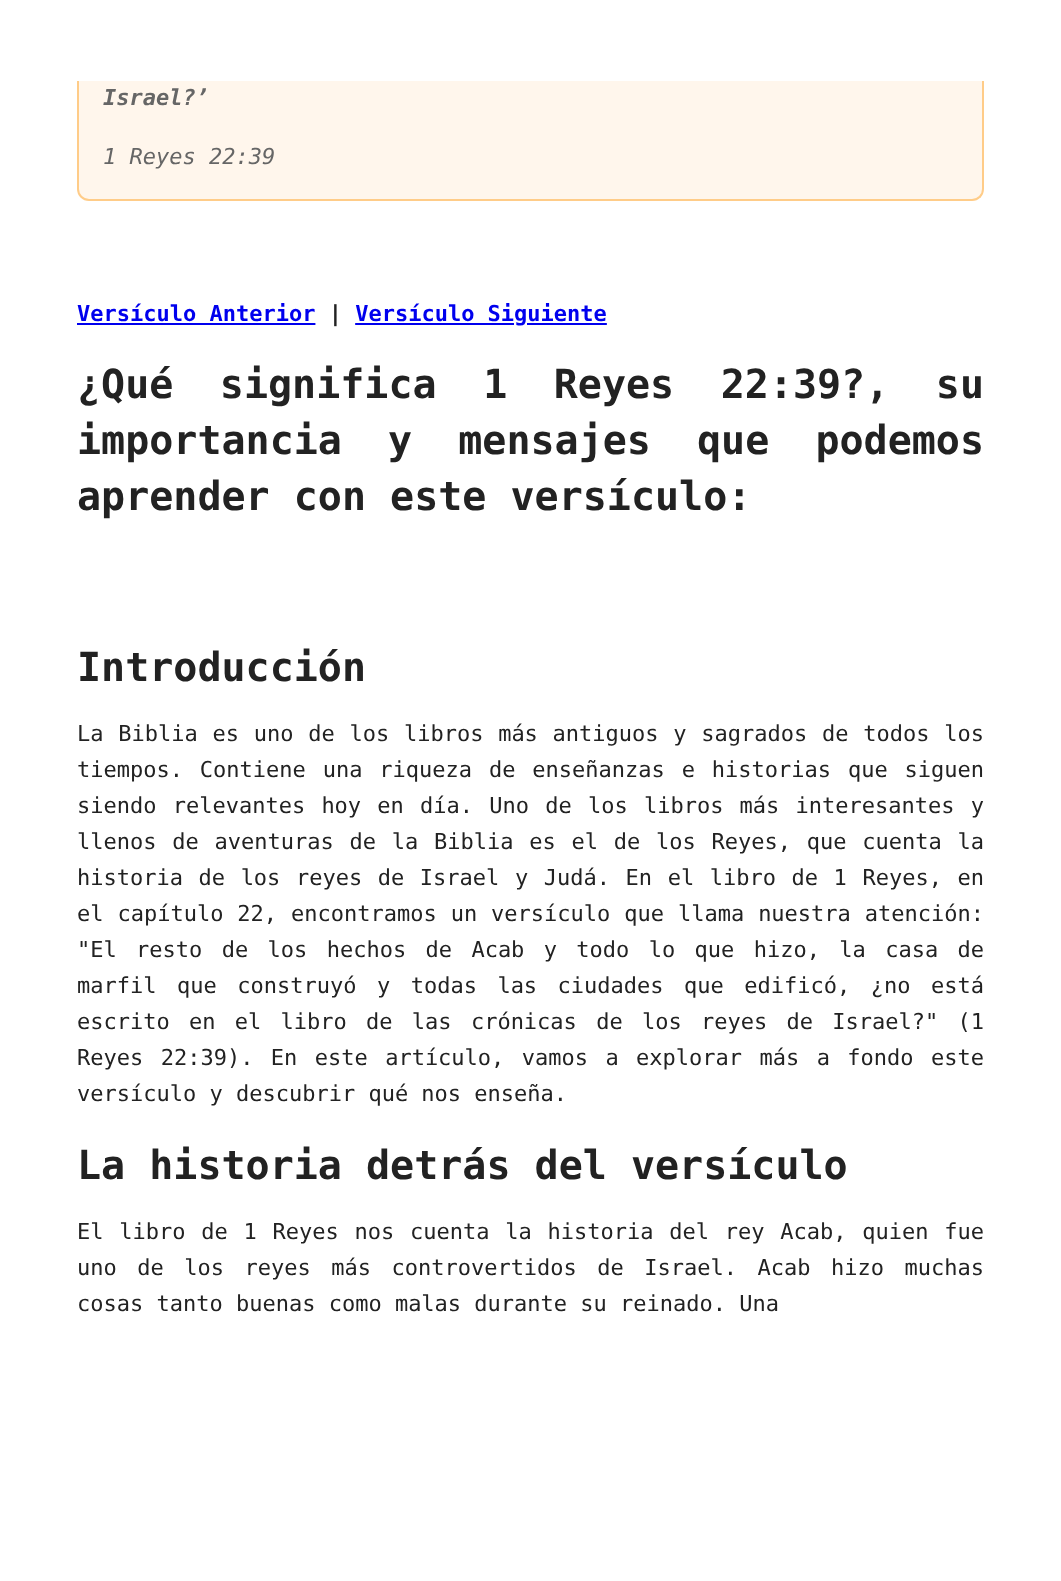Israel?’
1 Reyes 22:39
Versículo Anterior | Versículo Siguiente
¿Qué significa 1 Reyes 22:39?, su importancia y mensajes que podemos aprender con este versículo:
Introducción
La Biblia es uno de los libros más antiguos y sagrados de todos los tiempos. Contiene una riqueza de enseñanzas e historias que siguen siendo relevantes hoy en día. Uno de los libros más interesantes y llenos de aventuras de la Biblia es el de los Reyes, que cuenta la historia de los reyes de Israel y Judá. En el libro de 1 Reyes, en el capítulo 22, encontramos un versículo que llama nuestra atención: "El resto de los hechos de Acab y todo lo que hizo, la casa de marfil que construyó y todas las ciudades que edificó, ¿no está escrito en el libro de las crónicas de los reyes de Israel?" (1 Reyes 22:39). En este artículo, vamos a explorar más a fondo este versículo y descubrir qué nos enseña.
La historia detrás del versículo
El libro de 1 Reyes nos cuenta la historia del rey Acab, quien fue uno de los reyes más controvertidos de Israel. Acab hizo muchas cosas tanto buenas como malas durante su reinado. Una